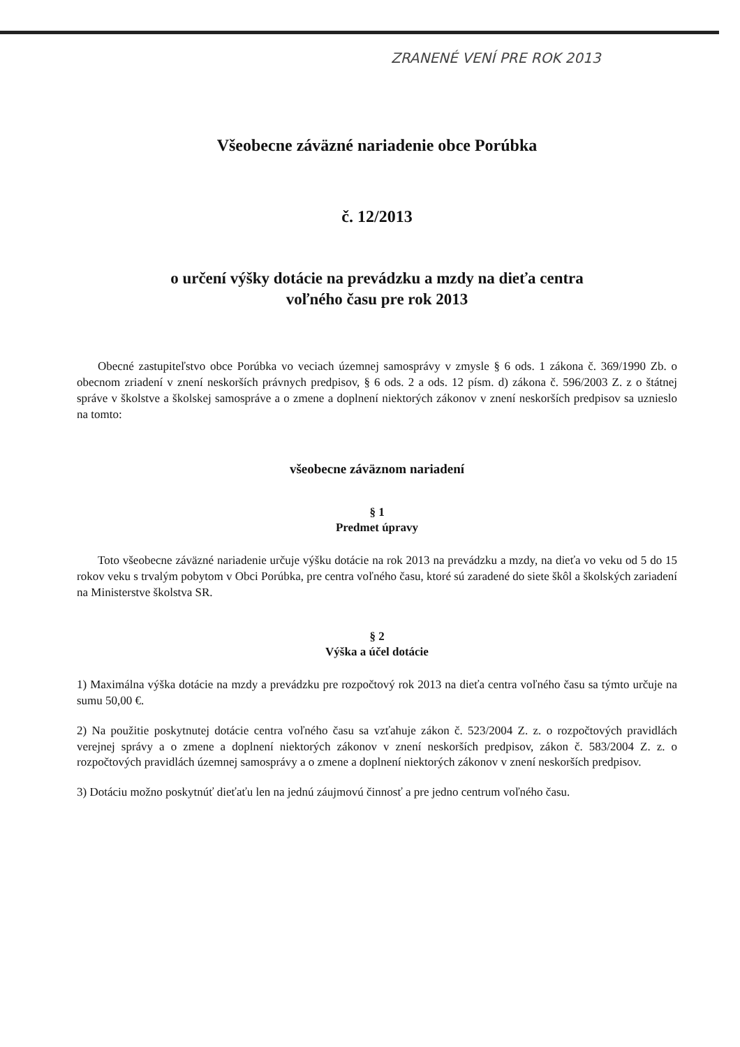ZRANENÉ VENÍ PRE ROK 2013
Všeobecne záväzné nariadenie obce Porúbka
č. 12/2013
o určení výšky dotácie na prevádzku a mzdy na dieťa centra
voľného času pre rok 2013
Obecné zastupiteľstvo obce Porúbka vo veciach územnej samosprávy v zmysle § 6 ods. 1 zákona č. 369/1990 Zb. o obecnom zriadení v znení neskorších právnych predpisov, § 6 ods. 2 a ods. 12 písm. d) zákona č. 596/2003 Z. z o štátnej správe v školstve a školskej samospráve a o zmene a doplnení niektorých zákonov v znení neskorších predpisov sa uznieslo na tomto:
všeobecne záväznom nariadení
§ 1
Predmet úpravy
Toto všeobecne záväzné nariadenie určuje výšku dotácie na rok 2013 na prevádzku a mzdy, na dieťa vo veku od 5 do 15 rokov veku s trvalým pobytom v Obci Porúbka, pre centra voľného času, ktoré sú zaradené do siete škôl a školských zariadení na Ministerstve školstva SR.
§ 2
Výška a účel dotácie
1) Maximálna výška dotácie na mzdy a prevádzku pre rozpočtový rok 2013 na dieťa centra voľného času sa týmto určuje na sumu 50,00 €.
2) Na použitie poskytnutej dotácie centra voľného času sa vzťahuje zákon č. 523/2004 Z. z. o rozpočtových pravidlách verejnej správy a o zmene a doplnení niektorých zákonov v znení neskorších predpisov, zákon č. 583/2004 Z. z. o rozpočtových pravidlách územnej samosprávy a o zmene a doplnení niektorých zákonov v znení neskorších predpisov.
3) Dotáciu možno poskytnúť dieťaťu len na jednú záujmovú činnosť a pre jedno centrum voľného času.